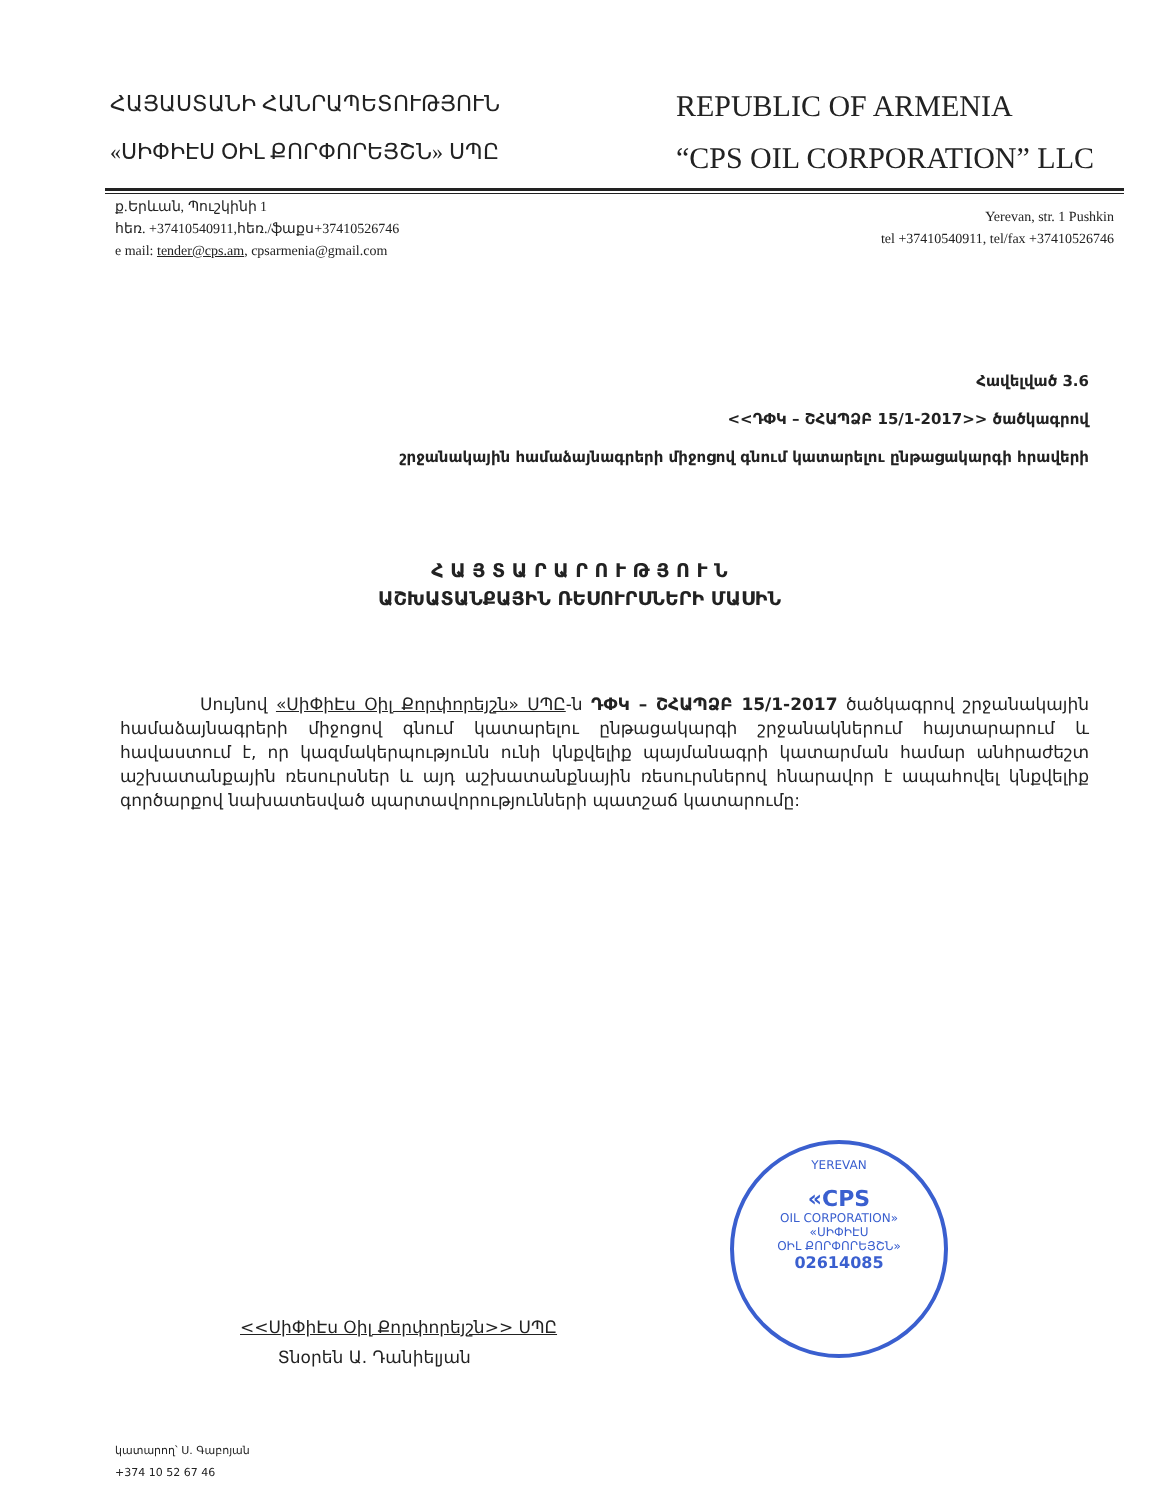ՀԱՅԱՍՏԱՆԻ ՀԱՆՐԱՊԵՏՈՒԹՅՈՒՆ
«ՍԻՓԻԷՍ ՕԻԼ ՔՈՐՓՈՐԵՅՇՆ» ՍՊԸ
REPUBLIC OF ARMENIA
“CPS OIL CORPORATION” LLC
ք.Երևան, Պուշկինի 1
հեռ. +37410540911,հեռ./ֆաքս+37410526746
e mail: tender@cps.am, cpsarmenia@gmail.com
Yerevan, str. 1 Pushkin
tel +37410540911, tel/fax +37410526746
Հավելված 3.6
<<ԴՓԿ – ՇՀԱՊՁԲ 15/1-2017>> ծածկագրով
շրջանակային համաձայնագրերի միջոցով գնում կատարելու ընթացակարգի հրավերի
Հ Ա Յ Տ Ա Ր Ա Ր Ո Ւ Թ Յ Ո Ւ Ն
ԱՇԽԱՏԱՆՔԱՅԻՆ ՌԵՍՈՒՐՍՆԵՐԻ ՄԱՍԻՆ
Սույնով «ՍիՓիԷս Օիլ Քորփորեյշն» ՍՊԸ-ն ԴՓԿ – ՇՀԱՊՁԲ 15/1-2017 ծածկագրով շրջանակային համաձայնագրերի միջոցով գնում կատարելու ընթացակարգի շրջանակներում հայտարարում և հավաստում է, որ կազմակերպությունն ունի կնքվելիք պայմանագրի կատարման համար անհրաժեշտ աշխատանքային ռեսուրսներ և այդ աշխատանքնային ռեսուրսներով հնարավոր է ապահովել կնքվելիք գործարքով նախատեսված պարտավորությունների պատշաճ կատարումը:
<<ՍիՓիԷս Օիլ Քորփորեյշն>> ՍՊԸ
Տնօրեն Ա. Դանիելյան
YEREVAN
«CPS
OIL CORPORATION»
«ՍԻՓԻԷՍ
ՕԻԼ ՔՈՐՓՈՐԵՅՇՆ»
02614085
կատարող՝ Ս. Գաբոյան
+374 10 52 67 46